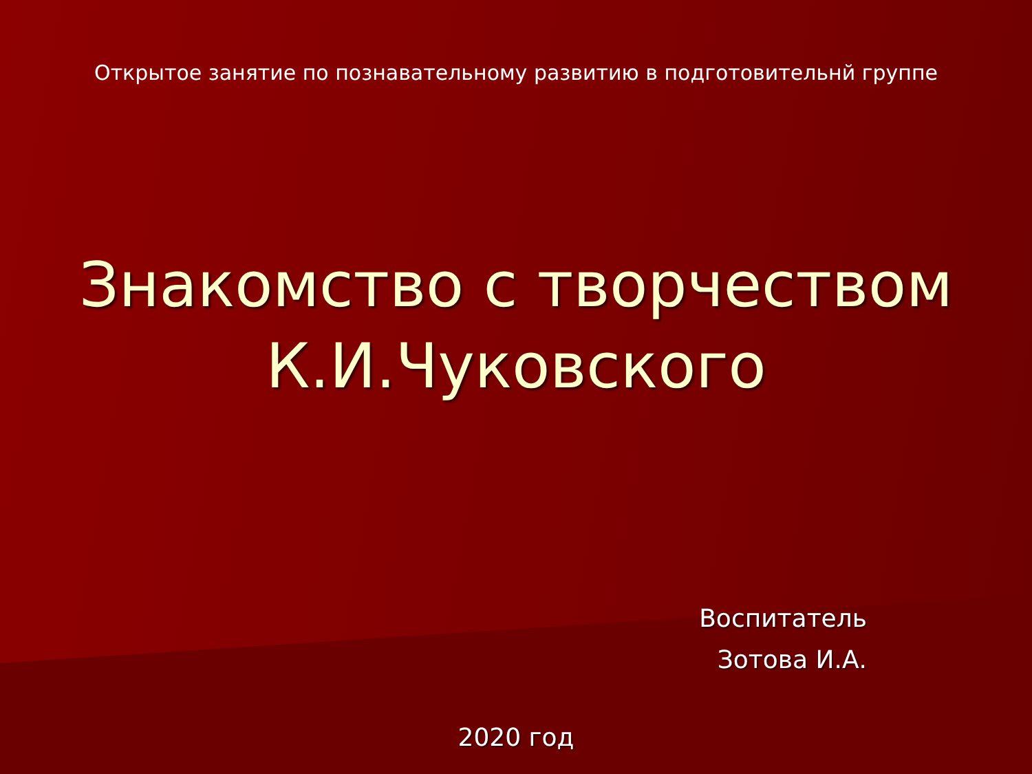Открытое занятие по познавательному развитию в подготовительнй группе
Знакомство с творчеством
К.И.Чуковского
Воспитатель
Зотова И.А.
2020 год